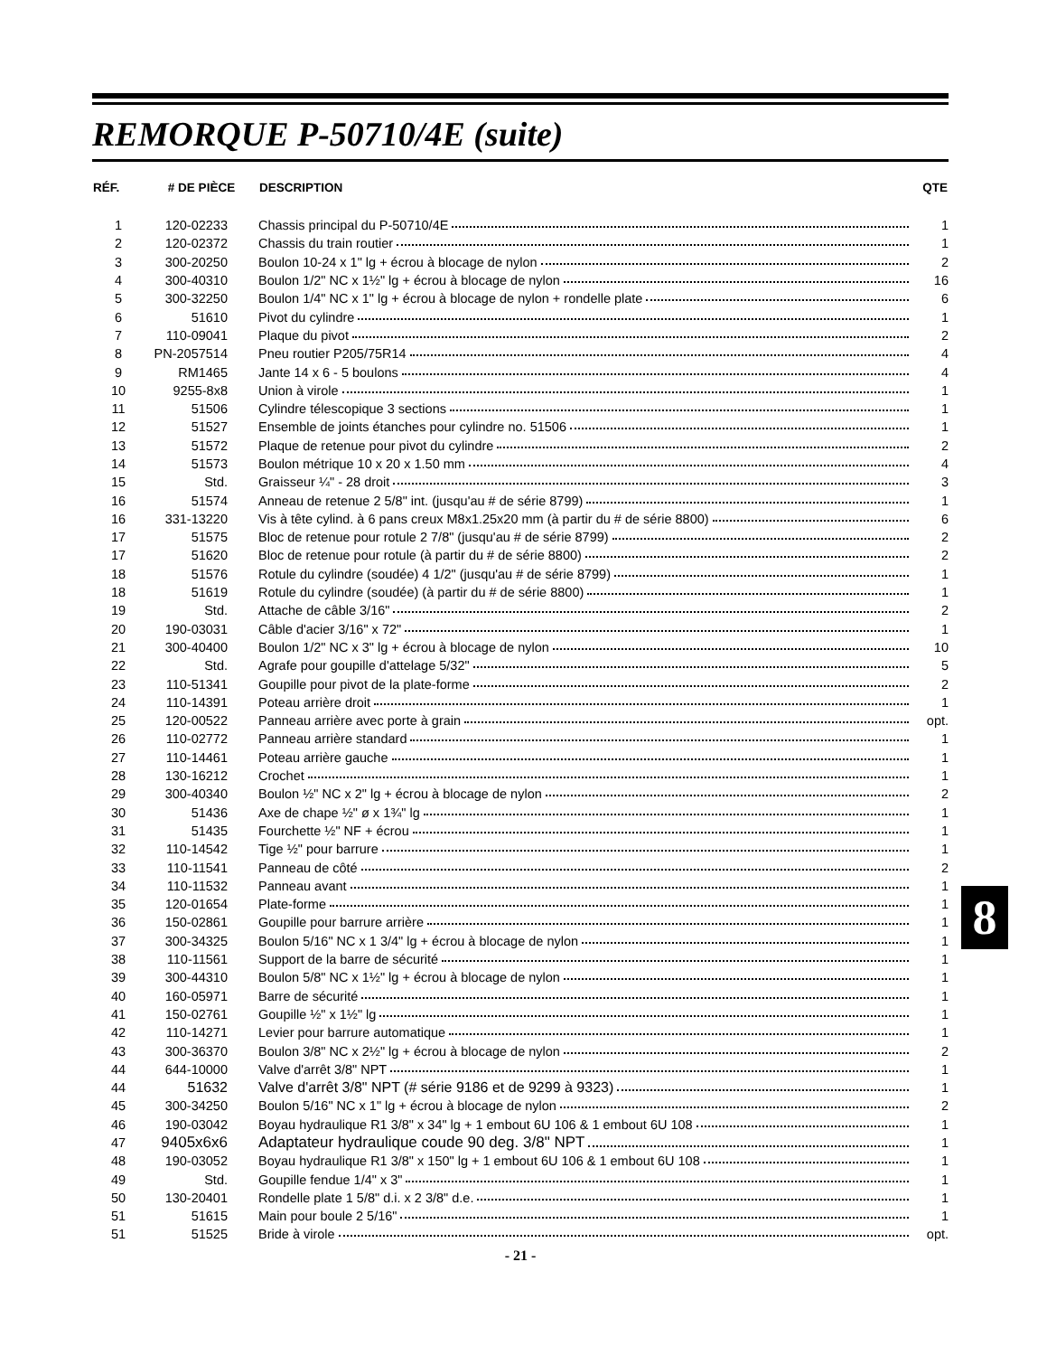REMORQUE P-50710/4E (suite)
| RÉF. | # DE PIÈCE | DESCRIPTION | QTE |
| --- | --- | --- | --- |
| 1 | 120-02233 | Chassis principal du P-50710/4E | 1 |
| 2 | 120-02372 | Chassis du train routier | 1 |
| 3 | 300-20250 | Boulon 10-24 x 1" lg + écrou à blocage de nylon | 2 |
| 4 | 300-40310 | Boulon 1/2" NC x 1½" lg + écrou à blocage de nylon | 16 |
| 5 | 300-32250 | Boulon 1/4" NC x 1" lg + écrou à blocage de nylon + rondelle plate | 6 |
| 6 | 51610 | Pivot du cylindre | 1 |
| 7 | 110-09041 | Plaque du pivot | 2 |
| 8 | PN-2057514 | Pneu routier P205/75R14 | 4 |
| 9 | RM1465 | Jante 14 x 6 - 5 boulons | 4 |
| 10 | 9255-8x8 | Union à virole | 1 |
| 11 | 51506 | Cylindre télescopique 3 sections | 1 |
| 12 | 51527 | Ensemble de joints étanches pour cylindre no. 51506 | 1 |
| 13 | 51572 | Plaque de retenue pour pivot du cylindre | 2 |
| 14 | 51573 | Boulon métrique 10 x 20 x 1.50 mm | 4 |
| 15 | Std. | Graisseur ¼" - 28 droit | 3 |
| 16 | 51574 | Anneau de retenue 2 5/8" int. (jusqu'au # de série 8799) | 1 |
| 16 | 331-13220 | Vis à tête cylind. à 6 pans creux M8x1.25x20 mm (à partir du # de série 8800) | 6 |
| 17 | 51575 | Bloc de retenue pour rotule 2 7/8" (jusqu'au # de série 8799) | 2 |
| 17 | 51620 | Bloc de retenue pour rotule (à partir du # de série 8800) | 2 |
| 18 | 51576 | Rotule du cylindre (soudée) 4 1/2" (jusqu'au # de série 8799) | 1 |
| 18 | 51619 | Rotule du cylindre (soudée) (à partir du # de série 8800) | 1 |
| 19 | Std. | Attache de câble 3/16" | 2 |
| 20 | 190-03031 | Câble d'acier 3/16" x 72" | 1 |
| 21 | 300-40400 | Boulon 1/2" NC x 3" lg + écrou à blocage de nylon | 10 |
| 22 | Std. | Agrafe pour goupille d'attelage 5/32" | 5 |
| 23 | 110-51341 | Goupille pour pivot de la plate-forme | 2 |
| 24 | 110-14391 | Poteau arrière droit | 1 |
| 25 | 120-00522 | Panneau arrière avec porte à grain | opt. |
| 26 | 110-02772 | Panneau arrière standard | 1 |
| 27 | 110-14461 | Poteau arrière gauche | 1 |
| 28 | 130-16212 | Crochet | 1 |
| 29 | 300-40340 | Boulon ½" NC x 2" lg + écrou à blocage de nylon | 2 |
| 30 | 51436 | Axe de chape ½" ø x 1¾" lg | 1 |
| 31 | 51435 | Fourchette ½" NF + écrou | 1 |
| 32 | 110-14542 | Tige ½" pour barrure | 1 |
| 33 | 110-11541 | Panneau de côté | 2 |
| 34 | 110-11532 | Panneau avant | 1 |
| 35 | 120-01654 | Plate-forme | 1 |
| 36 | 150-02861 | Goupille pour barrure arrière | 1 |
| 37 | 300-34325 | Boulon 5/16" NC x 1 3/4" lg + écrou à blocage de nylon | 1 |
| 38 | 110-11561 | Support de la barre de sécurité | 1 |
| 39 | 300-44310 | Boulon 5/8" NC x 1½" lg + écrou à blocage de nylon | 1 |
| 40 | 160-05971 | Barre de sécurité | 1 |
| 41 | 150-02761 | Goupille ½" x 1½" lg | 1 |
| 42 | 110-14271 | Levier pour barrure automatique | 1 |
| 43 | 300-36370 | Boulon 3/8" NC x 2½" lg + écrou à blocage de nylon | 2 |
| 44 | 644-10000 | Valve d'arrêt 3/8" NPT | 1 |
| 44 | 51632 | Valve d'arrêt 3/8" NPT (# série 9186 et de 9299 à 9323) | 1 |
| 45 | 300-34250 | Boulon 5/16" NC x 1" lg + écrou à blocage de nylon | 2 |
| 46 | 190-03042 | Boyau hydraulique R1 3/8" x 34" lg + 1 embout 6U 106 & 1 embout 6U 108 | 1 |
| 47 | 9405x6x6 | Adaptateur hydraulique coude 90 deg. 3/8" NPT | 1 |
| 48 | 190-03052 | Boyau hydraulique R1 3/8" x 150" lg + 1 embout 6U 106 & 1 embout 6U 108 | 1 |
| 49 | Std. | Goupille fendue 1/4" x 3" | 1 |
| 50 | 130-20401 | Rondelle plate 1 5/8" d.i. x 2 3/8" d.e. | 1 |
| 51 | 51615 | Main pour boule 2 5/16" | 1 |
| 51 | 51525 | Bride à virole | opt. |
- 21 -
8